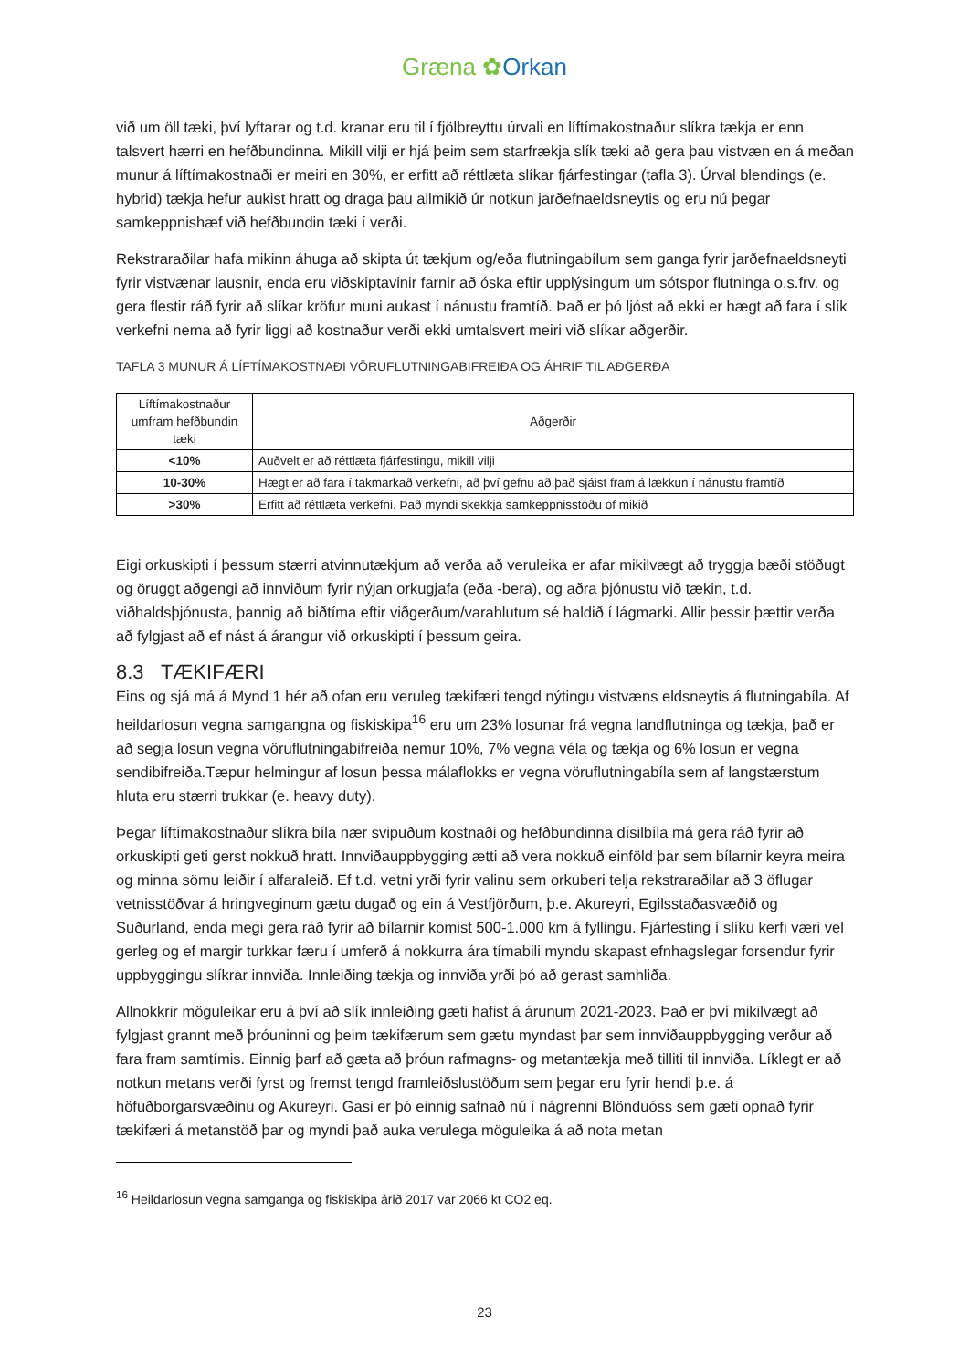Græna ✿Orkan
við um öll tæki, því lyftarar og t.d. kranar eru til í fjölbreyttu úrvali en líftímakostnaður slíkra tækja er enn talsvert hærri en hefðbundinna. Mikill vilji er hjá þeim sem starfrækja slík tæki að gera þau vistvæn en á meðan munur á líftímakostnaði er meiri en 30%, er erfitt að réttlæta slíkar fjárfestingar (tafla 3). Úrval blendings (e. hybrid) tækja hefur aukist hratt og draga þau allmikið úr notkun jarðefnaeldsneytis og eru nú þegar samkeppnishæf við hefðbundin tæki í verði.
Rekstraraðilar hafa mikinn áhuga að skipta út tækjum og/eða flutningabílum sem ganga fyrir jarðefnaeldsneyti fyrir vistvænar lausnir, enda eru viðskiptavinir farnir að óska eftir upplýsingum um sótspor flutninga o.s.frv. og gera flestir ráð fyrir að slíkar kröfur muni aukast í nánustu framtíð. Það er þó ljóst að ekki er hægt að fara í slík verkefni nema að fyrir liggi að kostnaður verði ekki umtalsvert meiri við slíkar aðgerðir.
TAFLA 3 MUNUR Á LÍFTÍMAKOSTNAÐI VÖRUFLUTNINGABIFREIÐA OG ÁHRIF TIL AÐGERÐA
| Líftímakostnaður umfram hefðbundin tæki | Aðgerðir |
| --- | --- |
| <10% | Auðvelt er að réttlæta fjárfestingu, mikill vilji |
| 10-30% | Hægt er að fara í takmarkað verkefni, að því gefnu að það sjáist fram á lækkun í nánustu framtíð |
| >30% | Erfitt að réttlæta verkefni. Það myndi skekkja samkeppnisstöðu of mikið |
Eigi orkuskipti í þessum stærri atvinnutækjum að verða að veruleika er afar mikilvægt að tryggja bæði stöðugt og öruggt aðgengi að innviðum fyrir nýjan orkugjafa (eða -bera), og aðra þjónustu við tækin, t.d. viðhaldsþjónusta, þannig að biðtíma eftir viðgerðum/varahlutum sé haldið í lágmarki. Allir þessir þættir verða að fylgjast að ef nást á árangur við orkuskipti í þessum geira.
8.3 TÆKIFÆRI
Eins og sjá má á Mynd 1 hér að ofan eru veruleg tækifæri tengd nýtingu vistvæns eldsneytis á flutningabíla. Af heildarlosun vegna samgangna og fiskiskipa<sup>16</sup> eru um 23% losunar frá vegna landflutninga og tækja, það er að segja losun vegna vöruflutningabifreiða nemur 10%, 7% vegna véla og tækja og 6% losun er vegna sendibifreiða.Tæpur helmingur af losun þessa málaflokks er vegna vöruflutningabíla sem af langstærstum hluta eru stærri trukkar (e. heavy duty).
Þegar líftímakostnaður slíkra bíla nær svipuðum kostnaði og hefðbundinna dísilbíla má gera ráð fyrir að orkuskipti geti gerst nokkuð hratt. Innviðauppbygging ætti að vera nokkuð einföld þar sem bílarnir keyra meira og minna sömu leiðir í alfaraleið. Ef t.d. vetni yrði fyrir valinu sem orkuberi telja rekstraraðilar að 3 öflugar vetnisstöðvar á hringveginum gætu dugað og ein á Vestfjörðum, þ.e. Akureyri, Egilsstaðasvæðið og Suðurland, enda megi gera ráð fyrir að bílarnir komist 500-1.000 km á fyllingu. Fjárfesting í slíku kerfi væri vel gerleg og ef margir turkkar færu í umferð á nokkurra ára tímabili myndu skapast efnhagslegar forsendur fyrir uppbyggingu slíkrar innviða. Innleiðing tækja og innviða yrði þó að gerast samhliða.
Allnokkrir möguleikar eru á því að slík innleiðing gæti hafist á árunum 2021-2023. Það er því mikilvægt að fylgjast grannt með þróuninni og þeim tækifærum sem gætu myndast þar sem innviðauppbygging verður að fara fram samtímis. Einnig þarf að gæta að þróun rafmagns- og metantækja með tilliti til innviða. Líklegt er að notkun metans verði fyrst og fremst tengd framleiðslustöðum sem þegar eru fyrir hendi þ.e. á höfuðborgarsvæðinu og Akureyri. Gasi er þó einnig safnað nú í nágrenni Blönduóss sem gæti opnað fyrir tækifæri á metanstöð þar og myndi það auka verulega möguleika á að nota metan
<sup>16</sup> Heildarlosun vegna samganga og fiskiskipa árið 2017 var 2066 kt CO2 eq.
23